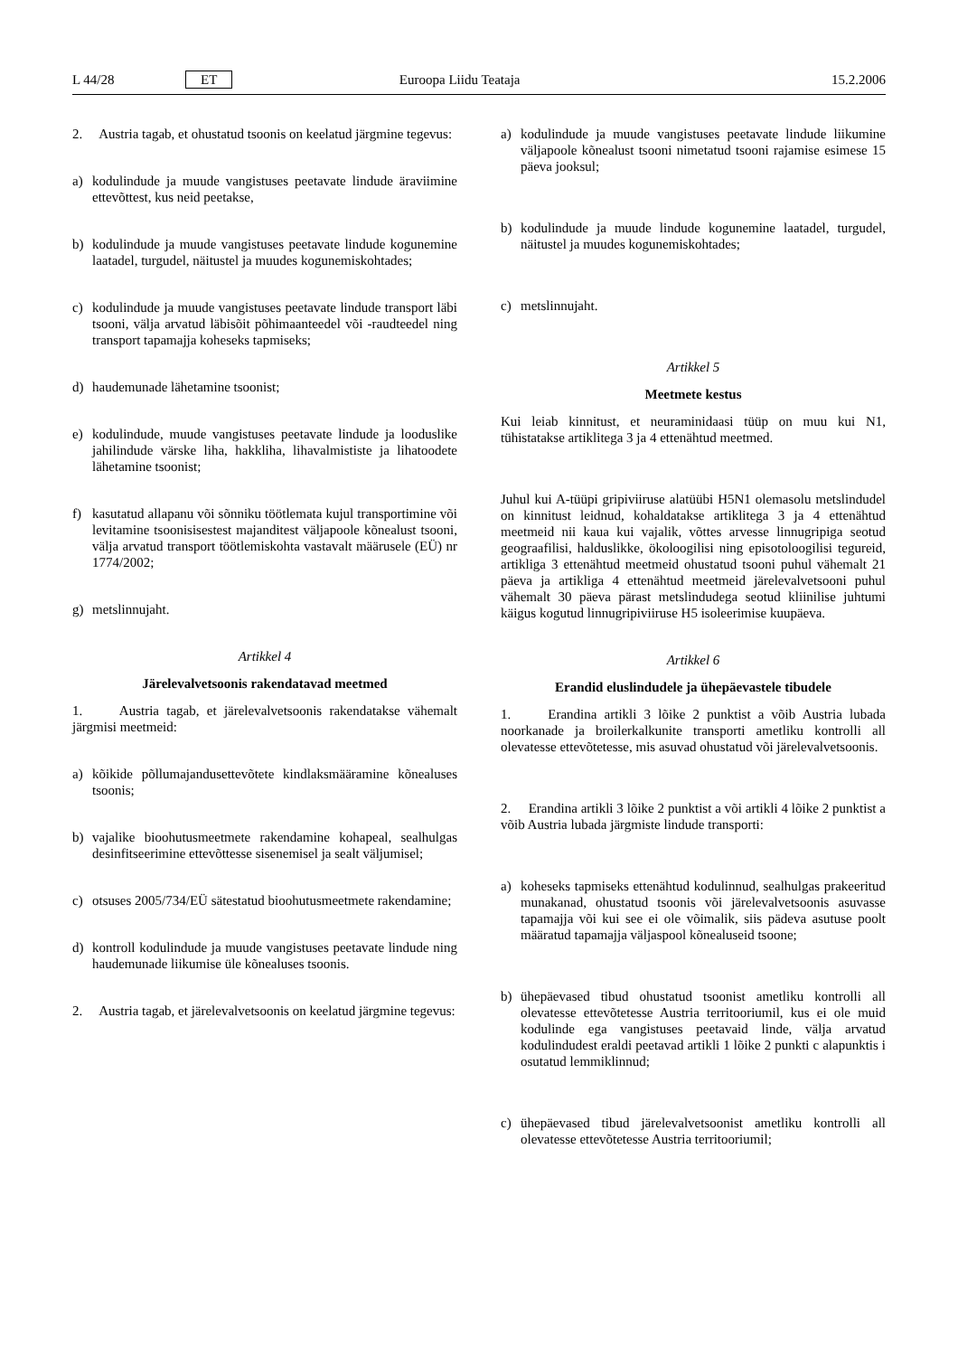L 44/28 ET Euroopa Liidu Teataja 15.2.2006
2. Austria tagab, et ohustatud tsoonis on keelatud järgmine tegevus:
a) kodulindude ja muude vangistuses peetavate lindude äraviimine ettevõttest, kus neid peetakse,
b) kodulindude ja muude vangistuses peetavate lindude kogunemine laatadel, turgudel, näitustel ja muudes kogunemiskohtades;
c) kodulindude ja muude vangistuses peetavate lindude transport läbi tsooni, välja arvatud läbisõit põhimaanteedel või -raudteedel ning transport tapamajja koheseks tapmiseks;
d) haudemunade lähetamine tsoonist;
e) kodulindude, muude vangistuses peetavate lindude ja looduslike jahilindude värske liha, hakkliha, lihavalmististe ja lihatoodete lähetamine tsoonist;
f) kasutatud allapanu või sõnniku töötlemata kujul transportimine või levitamine tsoonisisestest majanditest väljapoole kõnealust tsooni, välja arvatud transport töötlemiskohta vastavalt määrusele (EÜ) nr 1774/2002;
g) metslinnujaht.
Artikkel 4
Järelevalvetsoonis rakendatavad meetmed
1. Austria tagab, et järelevalvetsoonis rakendatakse vähemalt järgmisi meetmeid:
a) kõikide põllumajandusettevõtete kindlaksmääramine kõnealuses tsoonis;
b) vajalike bioohutusmeetmete rakendamine kohapeal, sealhulgas desinfitseerimine ettevõttesse sisenemisel ja sealt väljumisel;
c) otsuses 2005/734/EÜ sätestatud bioohutusmeetmete rakendamine;
d) kontroll kodulindude ja muude vangistuses peetavate lindude ning haudemunade liikumise üle kõnealuses tsoonis.
2. Austria tagab, et järelevalvetsoonis on keelatud järgmine tegevus:
a) kodulindude ja muude vangistuses peetavate lindude liikumine väljapoole kõnealust tsooni nimetatud tsooni rajamise esimese 15 päeva jooksul;
b) kodulindude ja muude lindude kogunemine laatadel, turgudel, näitustel ja muudes kogunemiskohtades;
c) metslinnujaht.
Artikkel 5
Meetmete kestus
Kui leiab kinnitust, et neuraminidaasi tüüp on muu kui N1, tühistatakse artiklitega 3 ja 4 ettenähtud meetmed.
Juhul kui A-tüüpi gripiviiruse alatüübi H5N1 olemasolu metslindudel on kinnitust leidnud, kohaldatakse artiklitega 3 ja 4 ettenähtud meetmeid nii kaua kui vajalik, võttes arvesse linnugripiga seotud geograafilisi, halduslikke, ökoloogilisi ning episotoloogilisi tegureid, artikliga 3 ettenähtud meetmeid ohustatud tsooni puhul vähemalt 21 päeva ja artikliga 4 ettenähtud meetmeid järelevalvetsooni puhul vähemalt 30 päeva pärast metslindudega seotud kliinilise juhtumi käigus kogutud linnugripiviiruse H5 isoleerimise kuupäeva.
Artikkel 6
Erandid eluslindudele ja ühepäevastele tibudele
1. Erandina artikli 3 lõike 2 punktist a võib Austria lubada noorkanade ja broilerkalkunite transporti ametliku kontrolli all olevatesse ettevõtetesse, mis asuvad ohustatud või järelevalvetsoonis.
2. Erandina artikli 3 lõike 2 punktist a või artikli 4 lõike 2 punktist a võib Austria lubada järgmiste lindude transporti:
a) koheseks tapmiseks ettenähtud kodulinnud, sealhulgas prakeeritud munakanad, ohustatud tsoonis või järelevalvetsoonis asuvasse tapamajja või kui see ei ole võimalik, siis pädeva asutuse poolt määratud tapamajja väljaspool kõnealuseid tsoone;
b) ühepäevased tibud ohustatud tsoonist ametliku kontrolli all olevatesse ettevõtetesse Austria territooriumil, kus ei ole muid kodulinde ega vangistuses peetavaid linde, välja arvatud kodulindudest eraldi peetavad artikli 1 lõike 2 punkti c alapunktis i osutatud lemmiklinnud;
c) ühepäevased tibud järelevalvetsoonist ametliku kontrolli all olevatesse ettevõtetesse Austria territooriumil;